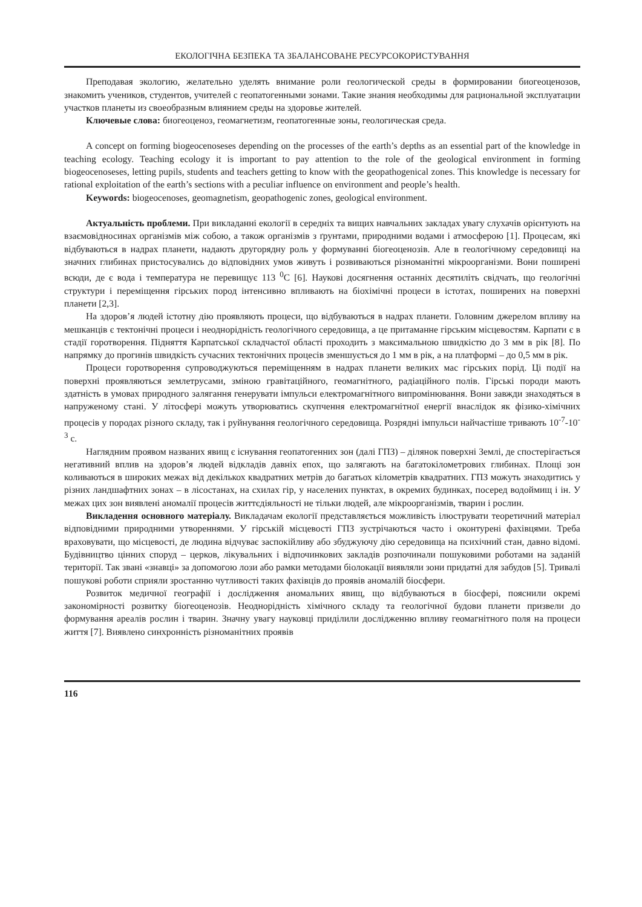ЕКОЛОГІЧНА БЕЗПЕКА ТА ЗБАЛАНСОВАНЕ РЕСУРСОКОРИСТУВАННЯ
Преподавая экологию, желательно уделять внимание роли геологической среды в формировании биогеоценозов, знакомить учеников, студентов, учителей с геопатогенными зонами. Такие знания необходимы для рациональной эксплуатации участков планеты из своеобразным влиянием среды на здоровье жителей.
Ключевые слова: биогеоценоз, геомагнетизм, геопатогенные зоны, геологическая среда.
A concept on forming biogeocenoseses depending on the processes of the earth’s depths as an essential part of the knowledge in teaching ecology. Teaching ecology it is important to pay attention to the role of the geological environment in forming biogeocenoseses, letting pupils, students and teachers getting to know with the geopathogenical zones. This knowledge is necessary for rational exploitation of the earth’s sections with a peculiar influence on environment and people’s health.
Keywords: biogeocenoses, geomagnetism, geopathogenic zones, geological environment.
Актуальність проблеми. При викладанні екології в середніх та вищих навчальних закладах увагу слухачів орієнтують на взаємовідносинах організмів між собою, а також організмів з ґрунтами, природними водами і атмосферою [1]. Процесам, які відбуваються в надрах планети, надають другорядну роль у формуванні біогеоценозів. Але в геологічному середовищі на значних глибинах пристосувались до відповідних умов живуть і розвиваються різноманітні мікроорганізми. Вони поширені всюди, де є вода і температура не перевищує 113 <sup>0</sup>С [6]. Наукові досягнення останніх десятиліть свідчать, що геологічні структури і переміщення гірських пород інтенсивно впливають на біохімічні процеси в істотах, поширених на поверхні планети [2,3].
На здоров’я людей істотну дію проявляють процеси, що відбуваються в надрах планети. Головним джерелом впливу на мешканців є тектонічні процеси і неоднорідність геологічного середовища, а це притаманне гірським місцевостям. Карпати є в стадії горотворення. Підняття Карпатської складчастої області проходить з максимальною швидкістю до 3 мм в рік [8]. По напрямку до прогинів швидкість сучасних тектонічних процесів зменшується до 1 мм в рік, а на платформі – до 0,5 мм в рік.
Процеси горотворення супроводжуються переміщенням в надрах планети великих мас гірських порід. Ці події на поверхні проявляються землетрусами, зміною гравітаційного, геомагнітного, радіаційного полів. Гірські породи мають здатність в умовах природного залягання генерувати імпульси електромагнітного випромінювання. Вони завжди знаходяться в напруженому стані. У літосфері можуть утворюватись скупчення електромагнітної енергії внаслідок як фізико-хімічних процесів у породах різного складу, так і руйнування геологічного середовища. Розрядні імпульси найчастіше тривають 10<sup>-7</sup>-10<sup>-3</sup> с.
Наглядним проявом названих явищ є існування геопатогенних зон (далі ГПЗ) – ділянок поверхні Землі, де спостерігається негативний вплив на здоров’я людей відкладів давніх епох, що залягають на багатокілометрових глибинах. Площі зон коливаються в широких межах від декількох квадратних метрів до багатьох кілометрів квадратних. ГПЗ можуть знаходитись у різних ландшафтних зонах – в лісостанах, на схилах гір, у населених пунктах, в окремих будинках, посеред водоймищ і ін. У межах цих зон виявлені аномалії процесів життєдіяльності не тільки людей, але мікроорганізмів, тварин і рослин.
Викладення основного матеріалу. Викладачам екології представляється можливість ілюструвати теоретичний матеріал відповідними природними утвореннями. У гірській місцевості ГПЗ зустрічаються часто і оконтурені фахівцями. Треба враховувати, що місцевості, де людина відчуває заспокійливу або збуджуючу дію середовища на психічний стан, давно відомі. Будівництво цінних споруд – церков, лікувальних і відпочинкових закладів розпочинали пошуковими роботами на заданій території. Так звані «знавці» за допомогою лози або рамки методами біолокації виявляли зони придатні для забудов [5]. Тривалі пошукові роботи сприяли зростанню чутливості таких фахівців до проявів аномалій біосфери.
Розвиток медичної географії і дослідження аномальних явищ, що відбуваються в біосфері, пояснили окремі закономірності розвитку біогеоценозів. Неоднорідність хімічного складу та геологічної будови планети призвели до формування ареалів рослин і тварин. Значну увагу науковці приділили дослідженню впливу геомагнітного поля на процеси життя [7]. Виявлено синхронність різноманітних проявів
116